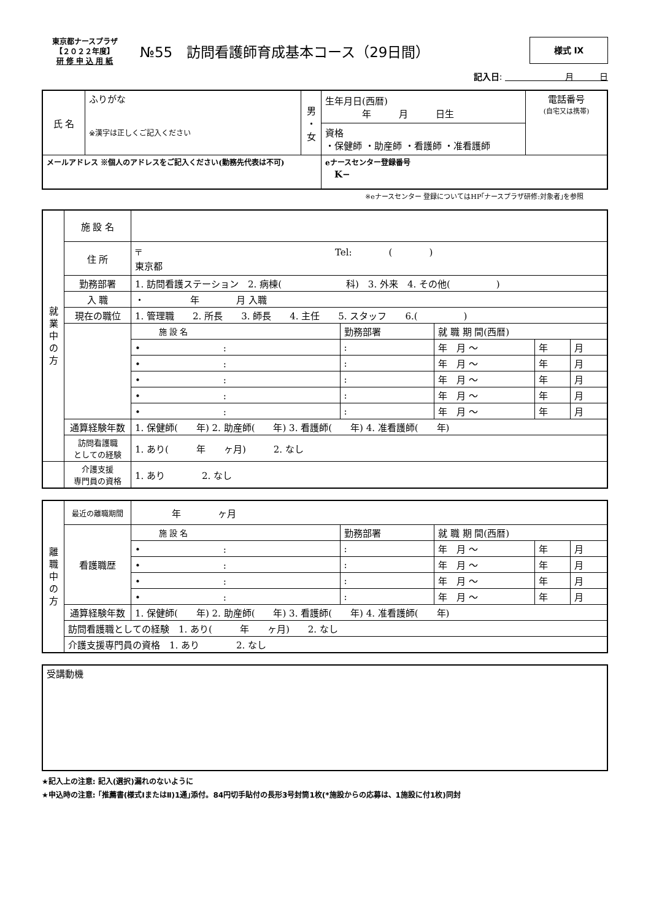東京都ナースプラザ
【２０２２年度】
研 修 申 込 用 紙
№55　訪問看護師育成基本コース（29日間）
様式 Ⅸ
記入日: 　　　　　　　月　　　日
| 氏 名 | ふりがな ※漢字は正しくご記入ください | 男 ・ 女 | 生年月日(西暦) 年 月 日生 | 電話番号 (自宅又は携帯) |
| | | | 資格 ・保健師 ・助産師 ・看護師 ・准看護師 | |
| メールアドレス ※個人のアドレスをご記入ください(勤務先代表は不可) | | | eナースセンター登録番号 K− | |
※eナースセンター 登録についてはHP｢ナースプラザ研修:対象者｣を参照
| 就 業 中 の 方 | 施 設 名 | | | | | |
| | 住 所 | 〒 Tel: ( ) 東京都 | | | | |
| | 勤務部署 | 1. 訪問看護ステーション 2. 病棟( 科) 3. 外来 4. その他( ) | | | | |
| | 入 職 | ・ 年 月 入職 | | | | |
| | 現在の職位 | 1. 管理職 2. 所長 3. 師長 4. 主任 5. スタッフ 6.( ) | | | | |
| | | 施 設 名 | 勤務部署 | 就 職 期 間(西暦) | | |
| | | • : | : | 年 月 〜 | 年 | 月 |
| | | • : | : | 年 月 〜 | 年 | 月 |
| | | • : | : | 年 月 〜 | 年 | 月 |
| | | • : | : | 年 月 〜 | 年 | 月 |
| | | • : | : | 年 月 〜 | 年 | 月 |
| | 通算経験年数 | 1. 保健師( 年) 2. 助産師( 年) 3. 看護師( 年) 4. 准看護師( 年) | | | | |
| | 訪問看護職 としての経験 | 1. あり( 年 ヶ月) 2. なし | | | | |
| | 介護支援 専門員の資格 | 1. あり 2. なし | | | | |
| 離 職 中 の 方 | 最近の離職期間 | 年 ヶ月 | | | | |
| | 看護職歴 | 施 設 名 | 勤務部署 | 就 職 期 間(西暦) | | |
| | | • : | : | 年 月 〜 | 年 | 月 |
| | | • : | : | 年 月 〜 | 年 | 月 |
| | | • : | : | 年 月 〜 | 年 | 月 |
| | | • : | : | 年 月 〜 | 年 | 月 |
| | 通算経験年数 | 1. 保健師( 年) 2. 助産師( 年) 3. 看護師( 年) 4. 准看護師( 年) | | | | |
| | 訪問看護職としての経験 1. あり( 年 ヶ月) 2. なし | | | | | |
| | 介護支援専門員の資格 1. あり 2. なし | | | | | |
| 受講動機 |
★記入上の注意: 記入(選択)漏れのないように
★申込時の注意: ｢推薦書(様式ⅠまたはⅡ)1通｣添付。84円切手貼付の長形3号封筒1枚(*施設からの応募は、1施設に付1枚)同封